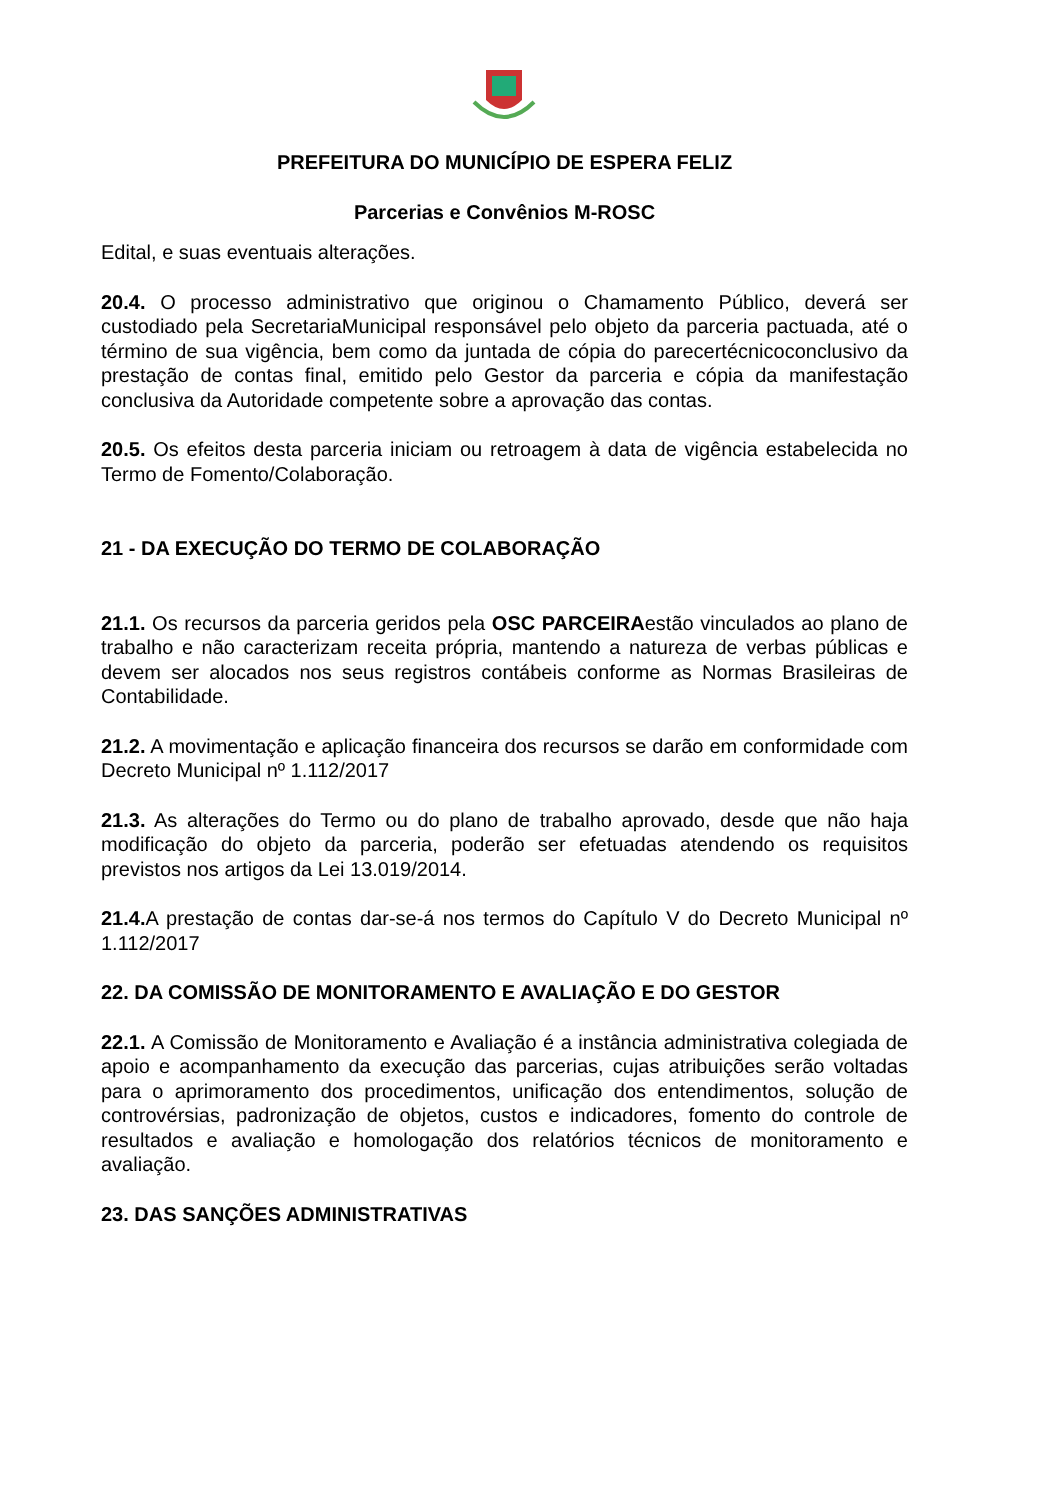PREFEITURA DO MUNICÍPIO DE ESPERA FELIZ
Parcerias e Convênios M-ROSC
Edital, e suas eventuais alterações.
20.4. O processo administrativo que originou o Chamamento Público, deverá ser custodiado pela SecretariaMunicipal responsável pelo objeto da parceria pactuada, até o término de sua vigência, bem como da juntada de cópia do parecertécnicoconclusivo da prestação de contas final, emitido pelo Gestor da parceria e cópia da manifestação conclusiva da Autoridade competente sobre a aprovação das contas.
20.5. Os efeitos desta parceria iniciam ou retroagem à data de vigência estabelecida no Termo de Fomento/Colaboração.
21 - DA EXECUÇÃO DO TERMO DE COLABORAÇÃO
21.1. Os recursos da parceria geridos pela OSC PARCEIRAestão vinculados ao plano de trabalho e não caracterizam receita própria, mantendo a natureza de verbas públicas e devem ser alocados nos seus registros contábeis conforme as Normas Brasileiras de Contabilidade.
21.2. A movimentação e aplicação financeira dos recursos se darão em conformidade com Decreto Municipal nº 1.112/2017
21.3. As alterações do Termo ou do plano de trabalho aprovado, desde que não haja modificação do objeto da parceria, poderão ser efetuadas atendendo os requisitos previstos nos artigos da Lei 13.019/2014.
21.4. A prestação de contas dar-se-á nos termos do Capítulo V do Decreto Municipal nº 1.112/2017
22. DA COMISSÃO DE MONITORAMENTO E AVALIAÇÃO E DO GESTOR
22.1. A Comissão de Monitoramento e Avaliação é a instância administrativa colegiada de apoio e acompanhamento da execução das parcerias, cujas atribuições serão voltadas para o aprimoramento dos procedimentos, unificação dos entendimentos, solução de controvérsias, padronização de objetos, custos e indicadores, fomento do controle de resultados e avaliação e homologação dos relatórios técnicos de monitoramento e avaliação.
23. DAS SANÇÕES ADMINISTRATIVAS